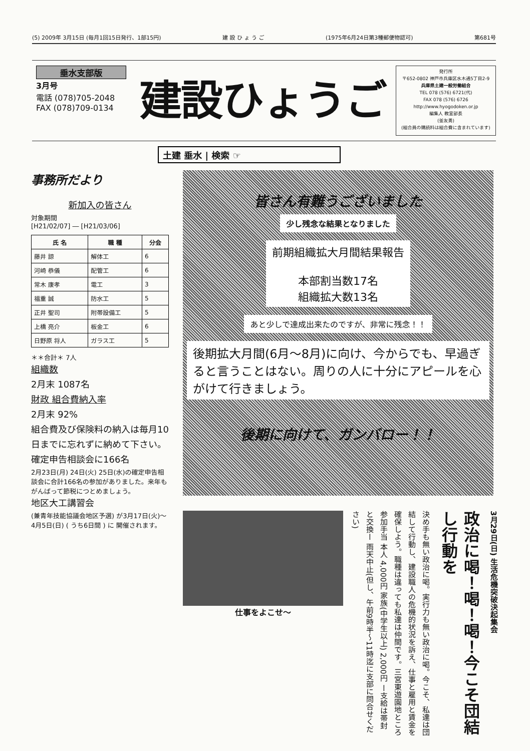(5) 2009年 3月15日 (毎月1回15日発行、1部15円) 建 設 ひ ょ う ご (1975年6月24日第3種郵便物認可) 第681号
垂水支部版
3月号
電話 (078)705-2048
FAX (078)709-0134
建設ひょうご
発行所
〒652-0802 神戸市兵庫区水木通5丁目2-9
兵庫県土建一般労働組合
TEL 078 (576) 6721(代)
FAX 078 (576) 6726
http://www.hyogodoken.or.jp
編集人 教宣部長
(釜友勇)
(組合員の購読料は組合費に含まれています)
土建 垂水 | 検索 ☞
事務所だより
新加入の皆さん
対象期間
[H21/02/07] ― [H21/03/06]
| 氏 名 | 職 種 | 分会 |
| --- | --- | --- |
| 藤井 諒 | 解体工 | 6 |
| 河崎 恭儀 | 配管工 | 6 |
| 常木 康孝 | 電工 | 3 |
| 福重 誠 | 防水工 | 5 |
| 正井 聖司 | 附帯設備工 | 5 |
| 上橋 亮介 | 板金工 | 6 |
| 日野原 将人 | ガラス工 | 5 |
＊＊合計＊ 7人
組織数
2月末 1087名
財政 組合費納入率
2月末 92%
組合費及び保険料の納入は毎月10日までに忘れずに納めて下さい。
確定申告相談会に166名
2月23日(月) 24日(火) 25日(水)の確定申告相談会に合計166名の参加がありました。来年もがんばって節税につとめましょう。
地区大工講習会
(兼青年技能協議会地区予選) が3月17日(火)～4月5日(日) ( うち6日間 ) に 開催されます。
皆さん有難うございました
少し残念な結果となりました
前期組織拡大月間結果報告
本部割当数17名
組織拡大数13名
あと少しで達成出来たのですが、非常に残念！！
後期拡大月間(6月～8月)に向け、今からでも、早過ぎると言うことはない。周りの人に十分にアピールを心がけて行きましょう。
後期に向けて、ガンバロー！！
仕事をよこせ～
決め手も無い政治に喝。実行力も無い政治に喝。今こそ、私達は団結して行動し、建設職人の危機的状況を訴え、仕事と雇用と賃金を確保しよう。職種は違っても私達は仲間です。三宮東遊園地ところ 参加手当 本人 4,000円 家族(中学生以上) 2,000円 ー支給は帯封と交換ー 雨天中止(但し、午前9時半～11時迄に支部に問合せください)
政治に喝！喝！喝！今こそ団結し行動を
3月29日(日) 生活危機突破決起集会